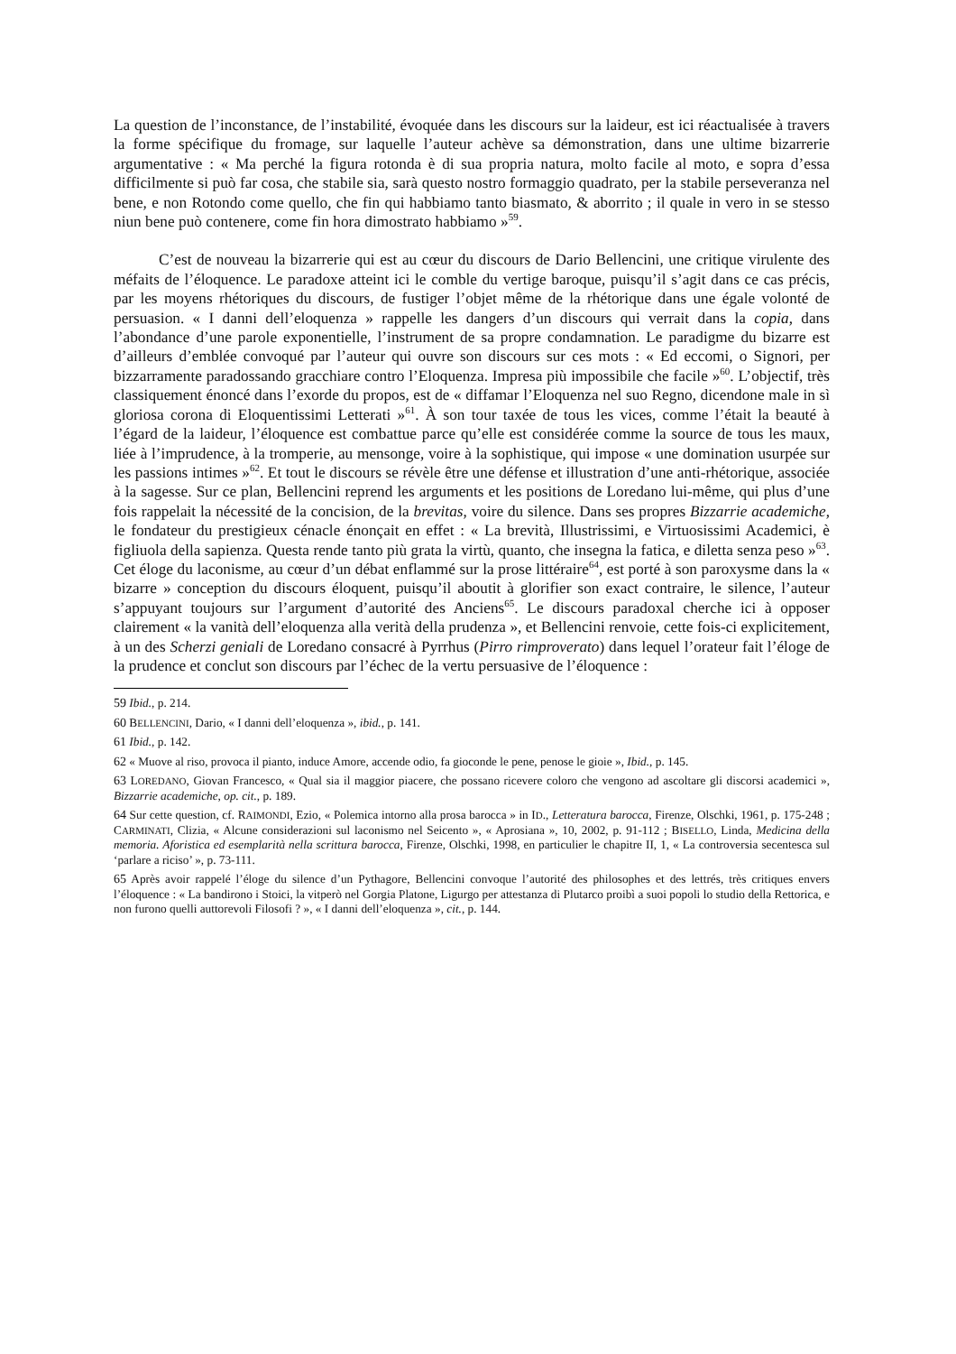La question de l’inconstance, de l’instabilité, évoquée dans les discours sur la laideur, est ici réactualisée à travers la forme spécifique du fromage, sur laquelle l’auteur achève sa démonstration, dans une ultime bizarrerie argumentative : « Ma perché la figura rotonda è di sua propria natura, molto facile al moto, e sopra d’essa difficilmente si può far cosa, che stabile sia, sarà questo nostro formaggio quadrato, per la stabile perseveranza nel bene, e non Rotondo come quello, che fin qui habbiamo tanto biasmato, & aborrito ; il quale in vero in se stesso niun bene può contenere, come fin hora dimostrato habbiamo »<sup>59</sup>.
C’est de nouveau la bizarrerie qui est au cœur du discours de Dario Bellencini, une critique virulente des méfaits de l’éloquence. Le paradoxe atteint ici le comble du vertige baroque, puisqu’il s’agit dans ce cas précis, par les moyens rhétoriques du discours, de fustiger l’objet même de la rhétorique dans une égale volonté de persuasion. « I danni dell’eloquenza » rappelle les dangers d’un discours qui verrait dans la copia, dans l’abondance d’une parole exponentielle, l’instrument de sa propre condamnation. Le paradigme du bizarre est d’ailleurs d’emblée convoqué par l’auteur qui ouvre son discours sur ces mots : « Ed eccomi, o Signori, per bizzarramente paradossando gracchiare contro l’Eloquenza. Impresa più impossibile che facile »<sup>60</sup>. L’objectif, très classiquement énoncé dans l’exorde du propos, est de « diffamar l’Eloquenza nel suo Regno, dicendone male in sì gloriosa corona di Eloquentissimi Letterati »<sup>61</sup>. À son tour taxée de tous les vices, comme l’était la beauté à l’égard de la laideur, l’éloquence est combattue parce qu’elle est considérée comme la source de tous les maux, liée à l’imprudence, à la tromperie, au mensonge, voire à la sophistique, qui impose « une domination usurpée sur les passions intimes »<sup>62</sup>. Et tout le discours se révèle être une défense et illustration d’une anti-rhétorique, associée à la sagesse. Sur ce plan, Bellencini reprend les arguments et les positions de Loredano lui-même, qui plus d’une fois rappelait la nécessité de la concision, de la brevitas, voire du silence. Dans ses propres Bizzarrie academiche, le fondateur du prestigieux cénacle énonçait en effet : « La brevità, Illustrissimi, e Virtuosissimi Academici, è figliuola della sapienza. Questa rende tanto più grata la virtù, quanto, che insegna la fatica, e diletta senza peso »<sup>63</sup>. Cet éloge du laconisme, au cœur d’un débat enflammé sur la prose littéraire<sup>64</sup>, est porté à son paroxysme dans la « bizarre » conception du discours éloquent, puisqu’il aboutit à glorifier son exact contraire, le silence, l’auteur s’appuyant toujours sur l’argument d’autorité des Anciens<sup>65</sup>. Le discours paradoxal cherche ici à opposer clairement « la vanità dell’eloquenza alla verità della prudenza », et Bellencini renvoie, cette fois-ci explicitement, à un des Scherzi geniali de Loredano consacré à Pyrrhus (Pirro rimproverato) dans lequel l’orateur fait l’éloge de la prudence et conclut son discours par l’échec de la vertu persuasive de l’éloquence :
59 Ibid., p. 214.
60 BELLENCINI, Dario, « I danni dell’eloquenza », ibid., p. 141.
61 Ibid., p. 142.
62 « Muove al riso, provoca il pianto, induce Amore, accende odio, fa gioconde le pene, penose le gioie », Ibid., p. 145.
63 LOREDANO, Giovan Francesco, « Qual sia il maggior piacere, che possano ricevere coloro che vengono ad ascoltare gli discorsi academici », Bizzarrie academiche, op. cit., p. 189.
64 Sur cette question, cf. RAIMONDI, Ezio, « Polemica intorno alla prosa barocca » in ID., Letteratura barocca, Firenze, Olschki, 1961, p. 175-248 ; CARMINATI, Clizia, « Alcune considerazioni sul laconismo nel Seicento », « Aprosiana », 10, 2002, p. 91-112 ; BISELLO, Linda, Medicina della memoria. Aforistica ed esemplarità nella scrittura barocca, Firenze, Olschki, 1998, en particulier le chapitre II, 1, « La controversia secentesca sul ‘parlare a riciso’ », p. 73-111.
65 Après avoir rappelé l’éloge du silence d’un Pythagore, Bellencini convoque l’autorité des philosophes et des lettrés, très critiques envers l’éloquence : « La bandirono i Stoici, la vitperò nel Gorgia Platone, Ligurgo per attestanza di Plutarco proibì a suoi popoli lo studio della Rettorica, e non furono quelli auttorevoli Filosofi ? », « I danni dell’eloquenza », cit., p. 144.